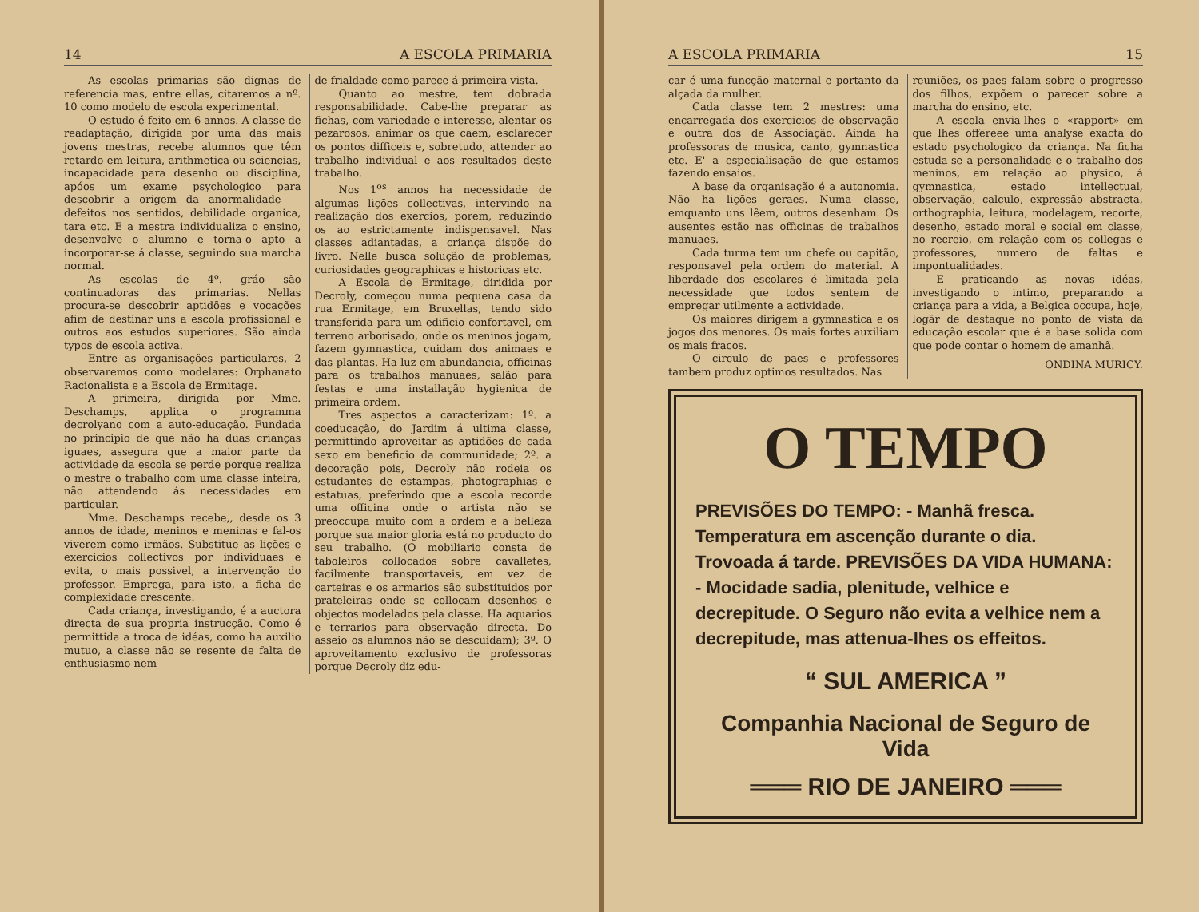14 A ESCOLA PRIMARIA
As escolas primarias são dignas de referencia mas, entre ellas, citaremos a nº. 10 como modelo de escola experimental.
O estudo é feito em 6 annos. A classe de readaptação, dirigida por uma das mais jovens mestras, recebe alumnos que têm retardo em leitura, arithmetica ou sciencias, incapacidade para desenho ou disciplina, apóos um exame psychologico para descobrir a origem da anormalidade — defeitos nos sentidos, debilidade organica, tara etc. E a mestra individualiza o ensino, desenvolve o alumno e torna-o apto a incorporar-se á classe, seguindo sua marcha normal.
As escolas de 4º. gráo são continuadoras das primarias. Nellas procura-se descobrir aptidões e vocações afim de destinar uns a escola profissional e outros aos estudos superiores. São ainda typos de escola activa.
Entre as organisações particulares, 2 observaremos como modelares: Orphanato Racionalista e a Escola de Ermitage.
A primeira, dirigida por Mme. Deschamps, applica o programma decrolyano com a auto-educação. Fundada no principio de que não ha duas crianças iguaes, assegura que a maior parte da actividade da escola se perde porque realiza o mestre o trabalho com uma classe inteira, não attendendo ás necessidades em particular.
Mme. Deschamps recebe,, desde os 3 annos de idade, meninos e meninas e fal-os viverem como irmãos. Substitue as lições e exercicios collectivos por individuaes e evita, o mais possivel, a intervenção do professor. Emprega, para isto, a ficha de complexidade crescente.
Cada criança, investigando, é a auctora directa de sua propria instrucção. Como é permittida a troca de idéas, como ha auxilio mutuo, a classe não se resente de falta de enthusiasmo nem
de frialdade como parece á primeira vista.
Quanto ao mestre, tem dobrada responsabilidade. Cabe-lhe preparar as fichas, com variedade e interesse, alentar os pezarosos, animar os que caem, esclarecer os pontos difficeis e, sobretudo, attender ao trabalho individual e aos resultados deste trabalho.
Nos 1<sup>os</sup> annos ha necessidade de algumas lições collectivas, intervindo na realização dos exercios, porem, reduzindo os ao estrictamente indispensavel. Nas classes adiantadas, a criança dispõe do livro. Nelle busca solução de problemas, curiosidades geographicas e historicas etc.
A Escola de Ermitage, diridida por Decroly, começou numa pequena casa da rua Ermitage, em Bruxellas, tendo sido transferida para um edificio confortavel, em terreno arborisado, onde os meninos jogam, fazem gymnastica, cuidam dos animaes e das plantas. Ha luz em abundancia, officinas para os trabalhos manuaes, salão para festas e uma installação hygienica de primeira ordem.
Tres aspectos a caracterizam: 1º. a coeducação, do Jardim á ultima classe, permittindo aproveitar as aptidões de cada sexo em beneficio da communidade; 2º. a decoração pois, Decroly não rodeia os estudantes de estampas, photographias e estatuas, preferindo que a escola recorde uma officina onde o artista não se preoccupa muito com a ordem e a belleza porque sua maior gloria está no producto do seu trabalho. (O mobiliario consta de taboleiros collocados sobre cavalletes, facilmente transportaveis, em vez de carteiras e os armarios são substituidos por prateleiras onde se collocam desenhos e objectos modelados pela classe. Ha aquarios e terrarios para observação directa. Do asseio os alumnos não se descuidam); 3º. O aproveitamento exclusivo de professoras porque Decroly diz edu-
A ESCOLA PRIMARIA 15
car é uma funcção maternal e portanto da alçada da mulher.
Cada classe tem 2 mestres: uma encarregada dos exercicios de observação e outra dos de Associação. Ainda ha professoras de musica, canto, gymnastica etc. E' a especialisação de que estamos fazendo ensaios.
A base da organisação é a autonomia. Não ha lições geraes. Numa classe, emquanto uns lêem, outros desenham. Os ausentes estão nas officinas de trabalhos manuaes.
Cada turma tem um chefe ou capitão, responsavel pela ordem do material. A liberdade dos escolares é limitada pela necessidade que todos sentem de empregar utilmente a actividade.
Os maiores dirigem a gymnastica e os jogos dos menores. Os mais fortes auxiliam os mais fracos.
O circulo de paes e professores tambem produz optimos resultados. Nas
reuniões, os paes falam sobre o progresso dos filhos, expõem o parecer sobre a marcha do ensino, etc.
A escola envia-lhes o «rapport» em que lhes offereee uma analyse exacta do estado psychologico da criança. Na ficha estuda-se a personalidade e o trabalho dos meninos, em relação ao physico, á gymnastica, estado intellectual, observação, calculo, expressão abstracta, orthographia, leitura, modelagem, recorte, desenho, estado moral e social em classe, no recreio, em relação com os collegas e professores, numero de faltas e impontualidades.
E praticando as novas idéas, investigando o intimo, preparando a criança para a vida, a Belgica occupa, hoje, logār de destaque no ponto de vista da educação escolar que é a base solida com que pode contar o homem de amanhã.
ONDINA MURICY.
O TEMPO
PREVISÕES DO TEMPO: - Manhã fresca. Temperatura em ascenção durante o dia. Trovoada á tarde. PREVISÕES DA VIDA HUMANA: - Mocidade sadia, plenitude, velhice e decrepitude. O Seguro não evita a velhice nem a decrepitude, mas attenua-lhes os effeitos.
“ SUL AMERICA ”
Companhia Nacional de Seguro de Vida
═══ RIO DE JANEIRO ═══